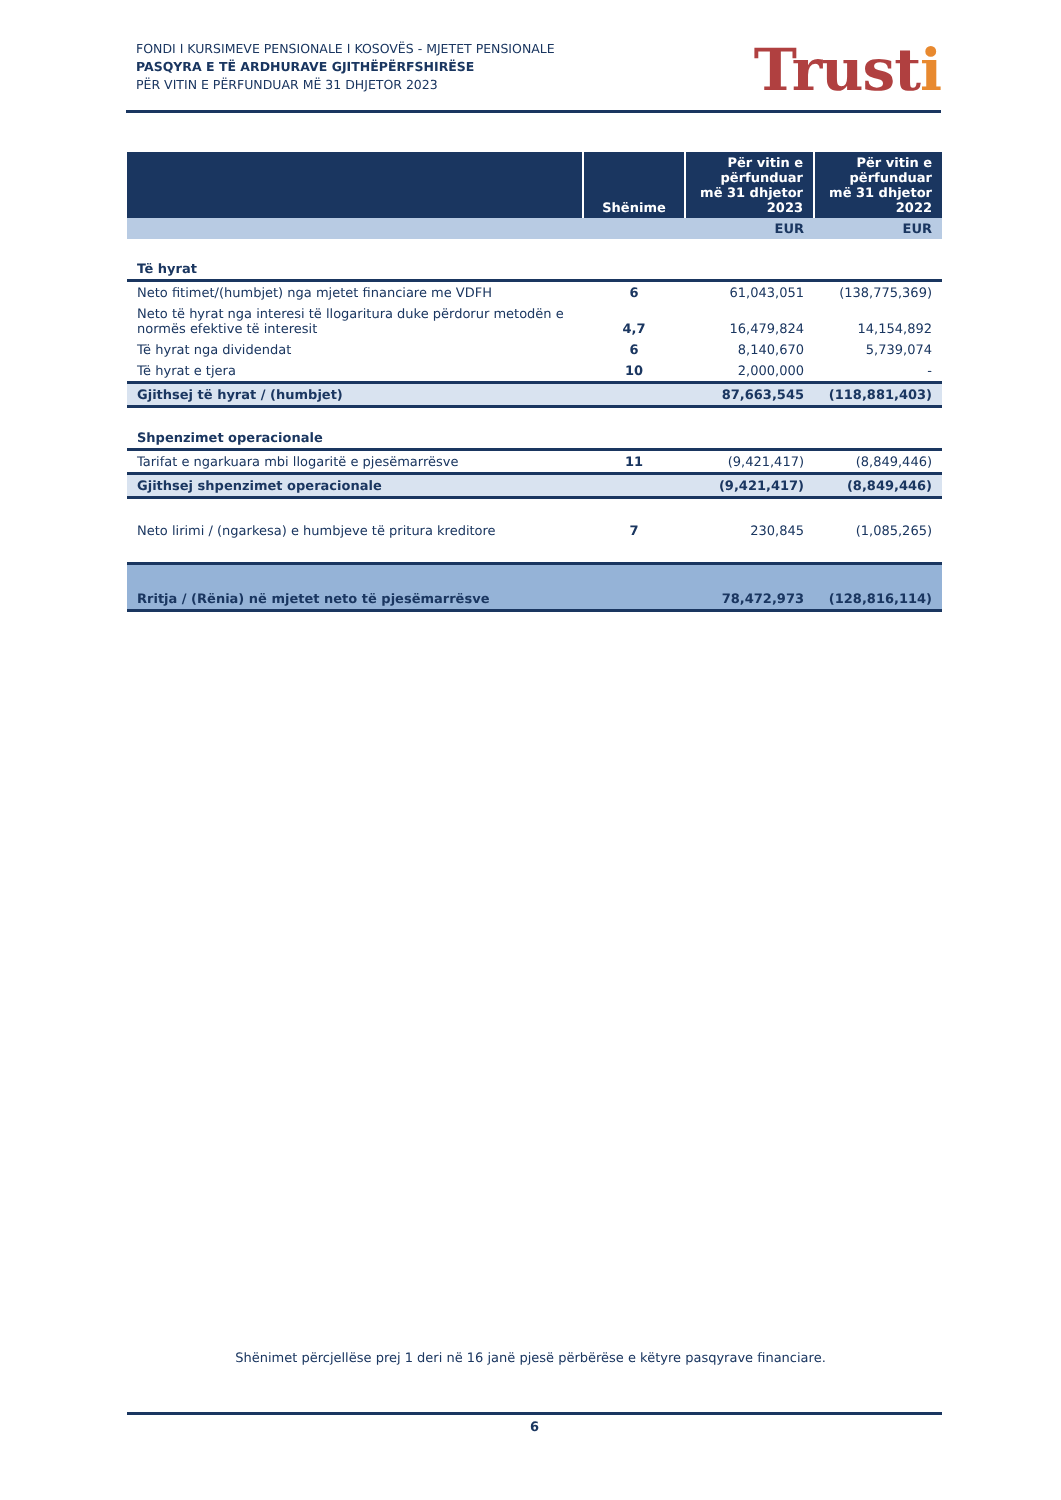FONDI I KURSIMEVE PENSIONALE I KOSOVËS - MJETET PENSIONALE
PASQYRA E TË ARDHURAVE GJITHËPËRFSHIRËSE
PËR VITIN E PËRFUNDUAR MË 31 DHJETOR 2023
Trusti
| | Shënime | Për vitin e përfunduar më 31 dhjetor 2023 | Për vitin e përfunduar më 31 dhjetor 2022 |
| --- | --- | --- | --- |
| | | EUR | EUR |
| Të hyrat | | | |
| Neto fitimet/(humbjet) nga mjetet financiare me VDFH | 6 | 61,043,051 | (138,775,369) |
| Neto të hyrat nga interesi të llogaritura duke përdorur metodën e normës efektive të interesit | 4,7 | 16,479,824 | 14,154,892 |
| Të hyrat nga dividendat | 6 | 8,140,670 | 5,739,074 |
| Të hyrat e tjera | 10 | 2,000,000 | - |
| Gjithsej të hyrat / (humbjet) | | 87,663,545 | (118,881,403) |
| Shpenzimet operacionale | | | |
| Tarifat e ngarkuara mbi llogaritë e pjesëmarrësve | 11 | (9,421,417) | (8,849,446) |
| Gjithsej shpenzimet operacionale | | (9,421,417) | (8,849,446) |
| Neto lirimi / (ngarkesa) e humbjeve të pritura kreditore | 7 | 230,845 | (1,085,265) |
| Rritja / (Rënia) në mjetet neto të pjesëmarrësve | | 78,472,973 | (128,816,114) |
Shënimet përcjellëse prej 1 deri në 16 janë pjesë përbërëse e këtyre pasqyrave financiare.
6